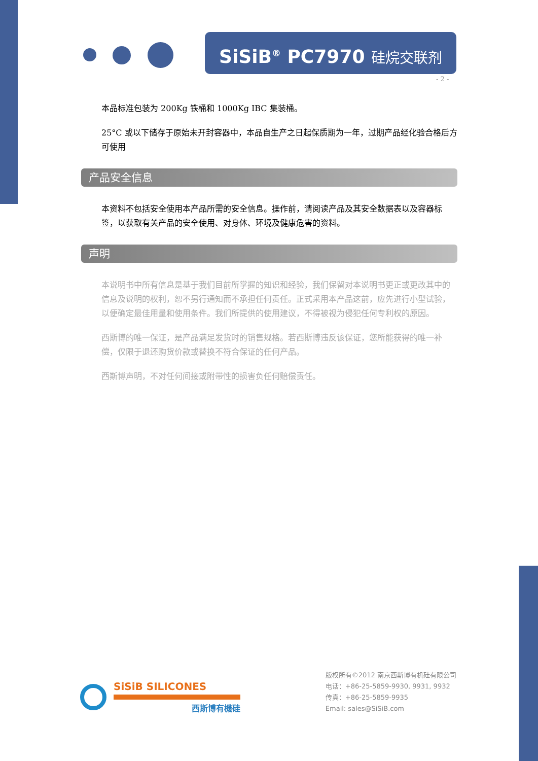SiSiB<sup>®</sup> PC7970 硅烷交联剂
- 2 -
本品标准包装为 200Kg 铁桶和 1000Kg IBC 集装桶。
25°C 或以下储存于原始未开封容器中，本品自生产之日起保质期为一年，过期产品经化验合格后方可使用
产品安全信息
本资料不包括安全使用本产品所需的安全信息。操作前，请阅读产品及其安全数据表以及容器标签，以获取有关产品的安全使用、对身体、环境及健康危害的资料。
声明
本说明书中所有信息是基于我们目前所掌握的知识和经验，我们保留对本说明书更正或更改其中的信息及说明的权利，恕不另行通知而不承担任何责任。正式采用本产品这前，应先进行小型试验，以便确定最佳用量和使用条件。我们所提供的使用建议，不得被视为侵犯任何专利权的原因。
西斯博的唯一保证，是产品满足发货时的销售规格。若西斯博违反该保证，您所能获得的唯一补偿，仅限于退还购货价款或替换不符合保证的任何产品。
西斯博声明，不对任何间接或附带性的损害负任何赔偿责任。
SiSiB SILICONES
西斯博有機硅
版权所有©2012 南京西斯博有机硅有限公司
电话：+86-25-5859-9930, 9931, 9932
传真：+86-25-5859-9935
Email: sales@SiSiB.com